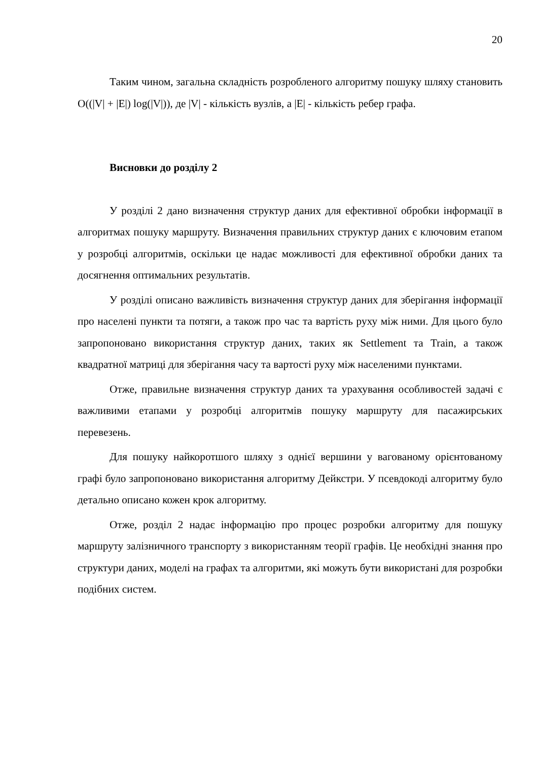20
Таким чином, загальна складність розробленого алгоритму пошуку шляху становить O((|V| + |E|) log(|V|)), де |V| - кількість вузлів, а |E| - кількість ребер графа.
Висновки до розділу 2
У розділі 2 дано визначення структур даних для ефективної обробки інформації в алгоритмах пошуку маршруту. Визначення правильних структур даних є ключовим етапом у розробці алгоритмів, оскільки це надає можливості для ефективної обробки даних та досягнення оптимальних результатів.
У розділі описано важливість визначення структур даних для зберігання інформації про населені пункти та потяги, а також про час та вартість руху між ними. Для цього було запропоновано використання структур даних, таких як Settlement та Train, а також квадратної матриці для зберігання часу та вартості руху між населеними пунктами.
Отже, правильне визначення структур даних та урахування особливостей задачі є важливими етапами у розробці алгоритмів пошуку маршруту для пасажирських перевезень.
Для пошуку найкоротшого шляху з однієї вершини у вагованому орієнтованому графі було запропоновано використання алгоритму Дейкстри. У псевдокоді алгоритму було детально описано кожен крок алгоритму.
Отже, розділ 2 надає інформацію про процес розробки алгоритму для пошуку маршруту залізничного транспорту з використанням теорії графів. Це необхідні знання про структури даних, моделі на графах та алгоритми, які можуть бути використані для розробки подібних систем.